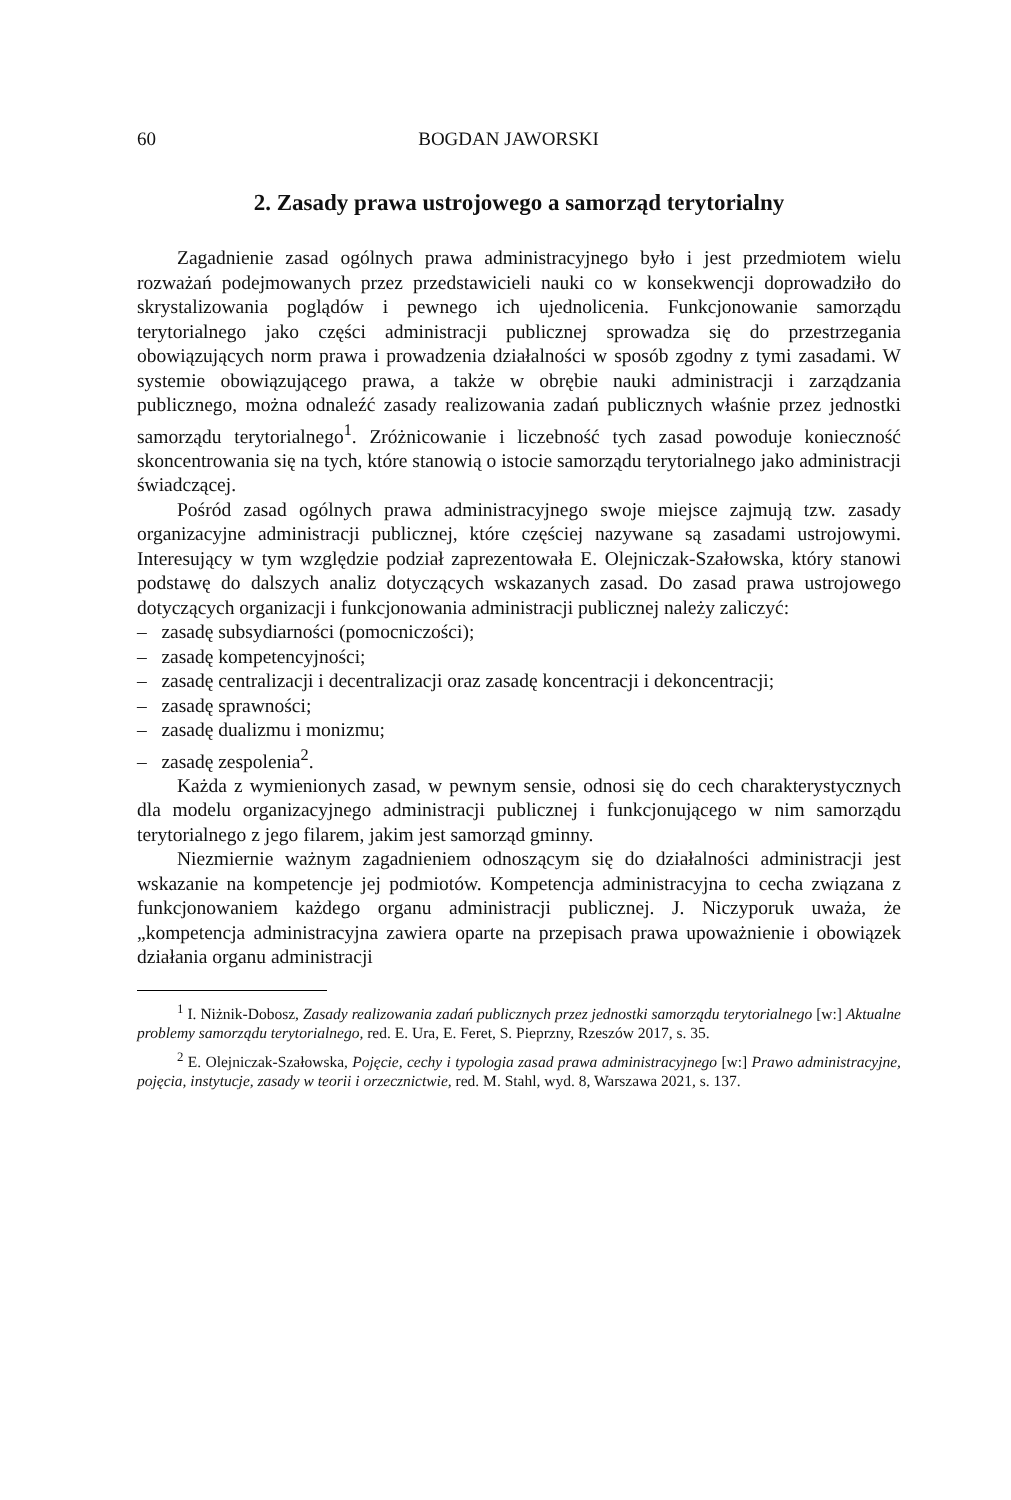60 BOGDAN JAWORSKI
2. Zasady prawa ustrojowego a samorząd terytorialny
Zagadnienie zasad ogólnych prawa administracyjnego było i jest przedmiotem wielu rozważań podejmowanych przez przedstawicieli nauki co w konsekwencji doprowadziło do skrystalizowania poglądów i pewnego ich ujednolicenia. Funkcjonowanie samorządu terytorialnego jako części administracji publicznej sprowadza się do przestrzegania obowiązujących norm prawa i prowadzenia działalności w sposób zgodny z tymi zasadami. W systemie obowiązującego prawa, a także w obrębie nauki administracji i zarządzania publicznego, można odnaleźć zasady realizowania zadań publicznych właśnie przez jednostki samorządu terytorialnego<sup>1</sup>. Zróżnicowanie i liczebność tych zasad powoduje konieczność skoncentrowania się na tych, które stanowią o istocie samorządu terytorialnego jako administracji świadczącej.
Pośród zasad ogólnych prawa administracyjnego swoje miejsce zajmują tzw. zasady organizacyjne administracji publicznej, które częściej nazywane są zasadami ustrojowymi. Interesujący w tym względzie podział zaprezentowała E. Olejniczak-Szałowska, który stanowi podstawę do dalszych analiz dotyczących wskazanych zasad. Do zasad prawa ustrojowego dotyczących organizacji i funkcjonowania administracji publicznej należy zaliczyć:
– zasadę subsydiarności (pomocniczości);
– zasadę kompetencyjności;
– zasadę centralizacji i decentralizacji oraz zasadę koncentracji i dekoncentracji;
– zasadę sprawności;
– zasadę dualizmu i monizmu;
– zasadę zespolenia<sup>2</sup>.
Każda z wymienionych zasad, w pewnym sensie, odnosi się do cech charakterystycznych dla modelu organizacyjnego administracji publicznej i funkcjonującego w nim samorządu terytorialnego z jego filarem, jakim jest samorząd gminny.
Niezmiernie ważnym zagadnieniem odnoszącym się do działalności administracji jest wskazanie na kompetencje jej podmiotów. Kompetencja administracyjna to cecha związana z funkcjonowaniem każdego organu administracji publicznej. J. Niczyporuk uważa, że „kompetencja administracyjna zawiera oparte na przepisach prawa upoważnienie i obowiązek działania organu administracji
<sup>1</sup> I. Niżnik-Dobosz, Zasady realizowania zadań publicznych przez jednostki samorządu terytorialnego [w:] Aktualne problemy samorządu terytorialnego, red. E. Ura, E. Feret, S. Pieprzny, Rzeszów 2017, s. 35.
<sup>2</sup> E. Olejniczak-Szałowska, Pojęcie, cechy i typologia zasad prawa administracyjnego [w:] Prawo administracyjne, pojęcia, instytucje, zasady w teorii i orzecznictwie, red. M. Stahl, wyd. 8, Warszawa 2021, s. 137.